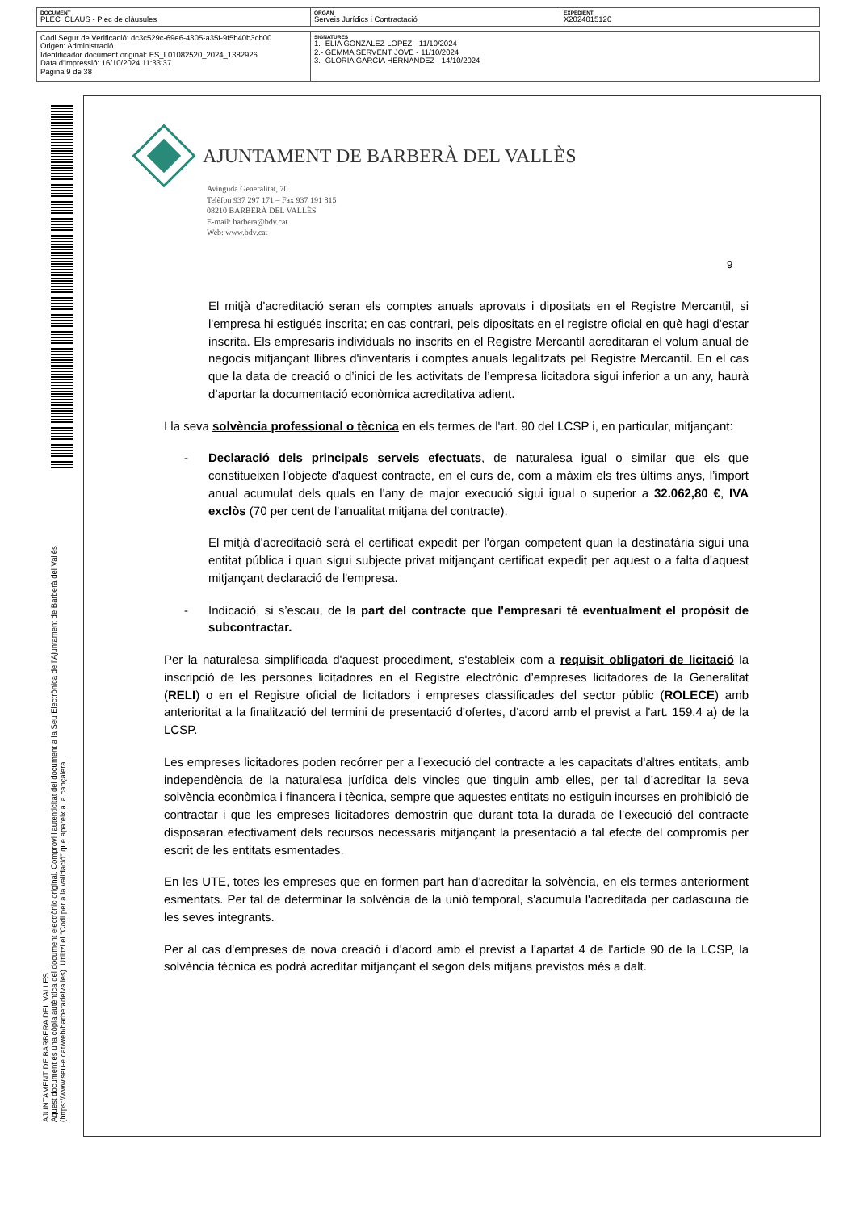| DOCUMENT PLEC_CLAUS - Plec de clàusules | ÒRGAN Serveis Jurídics i Contractació | EXPEDIENT X2024015120 |
| Codi Segur de Verificació: dc3c529c-69e6-4305-a35f-9f5b40b3cb00 Origen: Administració Identificador document original: ES_L01082520_2024_1382926 Data d'impressió: 16/10/2024 11:33:37 Pàgina 9 de 38 | SIGNATURES 1.- ELIA GONZALEZ LOPEZ - 11/10/2024 2.- GEMMA SERVENT JOVE - 11/10/2024 3.- GLORIA GARCIA HERNANDEZ - 14/10/2024 |
AJUNTAMENT DE BARBERA DEL VALLES
Aquest document és una còpia autèntica del document electrònic original. Comprovi l'autenticitat del document a la Seu Electrònica de l'Ajuntament de Barberà del Vallès (https://www.seu-e.cat/web/barberadelvalles). Utilitzi el "Codi per a la validació" que apareix a la capçalera.
AJUNTAMENT DE BARBERÀ DEL VALLÈS
Avinguda Generalitat, 70
Telèfon 937 297 171 – Fax 937 191 815
08210 BARBERÀ DEL VALLÈS
E-mail: barbera@bdv.cat
Web: www.bdv.cat
9
El mitjà d'acreditació seran els comptes anuals aprovats i dipositats en el Registre Mercantil, si l'empresa hi estigués inscrita; en cas contrari, pels dipositats en el registre oficial en què hagi d'estar inscrita. Els empresaris individuals no inscrits en el Registre Mercantil acreditaran el volum anual de negocis mitjançant llibres d'inventaris i comptes anuals legalitzats pel Registre Mercantil. En el cas que la data de creació o d’inici de les activitats de l’empresa licitadora sigui inferior a un any, haurà d’aportar la documentació econòmica acreditativa adient.
I la seva solvència professional o tècnica en els termes de l'art. 90 del LCSP i, en particular, mitjançant:
- Declaració dels principals serveis efectuats, de naturalesa igual o similar que els que constitueixen l'objecte d'aquest contracte, en el curs de, com a màxim els tres últims anys, l’import anual acumulat dels quals en l'any de major execució sigui igual o superior a 32.062,80 €, IVA exclòs (70 per cent de l'anualitat mitjana del contracte).
El mitjà d'acreditació serà el certificat expedit per l'òrgan competent quan la destinatària sigui una entitat pública i quan sigui subjecte privat mitjançant certificat expedit per aquest o a falta d'aquest mitjançant declaració de l'empresa.
- Indicació, si s’escau, de la part del contracte que l'empresari té eventualment el propòsit de subcontractar.
Per la naturalesa simplificada d'aquest procediment, s'estableix com a requisit obligatori de licitació la inscripció de les persones licitadores en el Registre electrònic d’empreses licitadores de la Generalitat (RELI) o en el Registre oficial de licitadors i empreses classificades del sector públic (ROLECE) amb anterioritat a la finalització del termini de presentació d'ofertes, d'acord amb el previst a l'art. 159.4 a) de la LCSP.
Les empreses licitadores poden recórrer per a l’execució del contracte a les capacitats d'altres entitats, amb independència de la naturalesa jurídica dels vincles que tinguin amb elles, per tal d’acreditar la seva solvència econòmica i financera i tècnica, sempre que aquestes entitats no estiguin incurses en prohibició de contractar i que les empreses licitadores demostrin que durant tota la durada de l’execució del contracte disposaran efectivament dels recursos necessaris mitjançant la presentació a tal efecte del compromís per escrit de les entitats esmentades.
En les UTE, totes les empreses que en formen part han d'acreditar la solvència, en els termes anteriorment esmentats. Per tal de determinar la solvència de la unió temporal, s'acumula l'acreditada per cadascuna de les seves integrants.
Per al cas d'empreses de nova creació i d'acord amb el previst a l'apartat 4 de l'article 90 de la LCSP, la solvència tècnica es podrà acreditar mitjançant el segon dels mitjans previstos més a dalt.